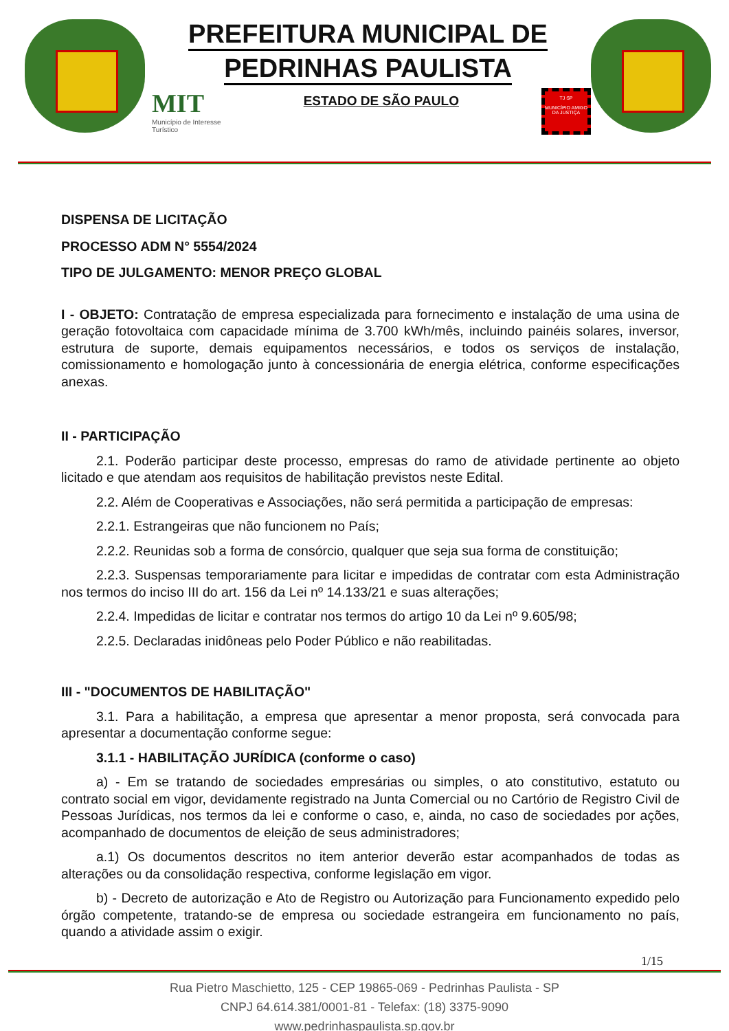PREFEITURA MUNICIPAL DE
PEDRINHAS PAULISTA
MIT
Município de Interesse
Turístico
ESTADO DE SÃO PAULO
TJ SP
MUNICÍPIO AMIGO DA JUSTIÇA
DISPENSA DE LICITAÇÃO
PROCESSO ADM N° 5554/2024
TIPO DE JULGAMENTO: MENOR PREÇO GLOBAL
I - OBJETO: Contratação de empresa especializada para fornecimento e instalação de uma usina de geração fotovoltaica com capacidade mínima de 3.700 kWh/mês, incluindo painéis solares, inversor, estrutura de suporte, demais equipamentos necessários, e todos os serviços de instalação, comissionamento e homologação junto à concessionária de energia elétrica, conforme especificações anexas.
II - PARTICIPAÇÃO
2.1. Poderão participar deste processo, empresas do ramo de atividade pertinente ao objeto licitado e que atendam aos requisitos de habilitação previstos neste Edital.
2.2. Além de Cooperativas e Associações, não será permitida a participação de empresas:
2.2.1. Estrangeiras que não funcionem no País;
2.2.2. Reunidas sob a forma de consórcio, qualquer que seja sua forma de constituição;
2.2.3. Suspensas temporariamente para licitar e impedidas de contratar com esta Administração nos termos do inciso III do art. 156 da Lei nº 14.133/21 e suas alterações;
2.2.4. Impedidas de licitar e contratar nos termos do artigo 10 da Lei nº 9.605/98;
2.2.5. Declaradas inidôneas pelo Poder Público e não reabilitadas.
III - "DOCUMENTOS DE HABILITAÇÃO"
3.1. Para a habilitação, a empresa que apresentar a menor proposta, será convocada para apresentar a documentação conforme segue:
3.1.1 - HABILITAÇÃO JURÍDICA (conforme o caso)
a) - Em se tratando de sociedades empresárias ou simples, o ato constitutivo, estatuto ou contrato social em vigor, devidamente registrado na Junta Comercial ou no Cartório de Registro Civil de Pessoas Jurídicas, nos termos da lei e conforme o caso, e, ainda, no caso de sociedades por ações, acompanhado de documentos de eleição de seus administradores;
a.1) Os documentos descritos no item anterior deverão estar acompanhados de todas as alterações ou da consolidação respectiva, conforme legislação em vigor.
b) - Decreto de autorização e Ato de Registro ou Autorização para Funcionamento expedido pelo órgão competente, tratando-se de empresa ou sociedade estrangeira em funcionamento no país, quando a atividade assim o exigir.
1/15
Rua Pietro Maschietto, 125 - CEP 19865-069 - Pedrinhas Paulista - SP
CNPJ 64.614.381/0001-81 - Telefax: (18) 3375-9090
www.pedrinhaspaulista.sp.gov.br